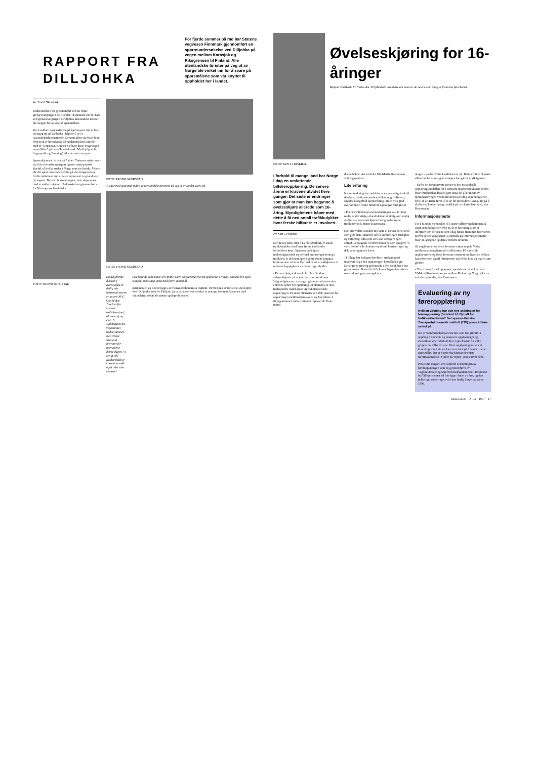RAPPORT FRA DILLJOHKA
For fjerde sommer på rad har Statens vegvesen Finnmark gjennomført en spørreundersøkelse ved Dilljohka på vegen mellom Karasjok og Riksgrensen til Finland. Alle utenlandske turister på veg ut av Norge ble vinket inn for å svare på spørsmålene som var knyttet til oppholdet her i landet.
Av Trond Skorstad
Undersøkelsen ble gjennomført ved en rekke grenseoverganger i hele landet. I Finnmark var det bare ved grenseovergangen i Dilljohka utenlandske turister ble stoppet for å svare på spørsmålene.
For å avklare nasjonaliteten på kjøretøyene tok vi først en kjapp titt på baklukka i håp om å se et nasjonalitetskjennemerke. Dersom bilen var fra et land hvor tysk er hovedspråk ble undersøkelsen innledet med et "Guten tag. Können Sie bitte diese Fragebogen auszufüllen" på beste Tande-P-tysk. Med hjelp av litt fingerspråk og "knoting" gikk det stort sett greit.
Spørreskjemaet i år var på 7 sider. Turistene måtte svare på alt fra hvordan transport og overnatting hadde skjedd, til hvilke steder i Norge som var besøkt. Videre ble det spurt om servicenivået på serveringsstedene, hvilke aktiviteter turistene er interessert i og kvaliteten på vegene. Busser ble også stoppet, men slapp unna med et enklere skjema. Undersøkelsen gjennomføres for Nærings- og handelsde-
FOTO: TROND SKORSTAD
FOTO: TROND SKORSTAD
7 sider med spørsmål måtte de utenlandske turistene på veg ut av landet svare på.
FOTO: TROND SKORSTAD
En avkjølende dukkert i Karasjokka er deilig når lufttemperaturen er nesten 30°C. Ole Reidar Josefsen fra Lakselv trafikkstasjon ( til venstre) og Geir B. Uglebakken fra vegkontoret hadde sammen med Trond Skorstad ansvaret for intervjuene denne dagen. Vi ser at Ole Reidar holdt et korrekt antrekk også i det våte element!
Ikke bare de som kjørte selv måtte svare på spørsmålene om oppholdet i Norge. Bussene ble også stoppet, men slapp unna med færre spørsmål.
partementet, og tilrettelegges av Transportøkonomisk institutt. Overvekten av turistene som kjørte over Dilljohka kom fra Finland, og et paradoks var kanskje at nettopp kommunikasjonen med finlenderne voldte de største språkproblemene.
FOTO: KEN I. FRISKILÆ
Øvelseskjøring for 16-åringer
Magnar Karikoski fra Vadsø Aut. Trafikkskole orienterte om noen av de veiene som i dag er fram mot førerkortet.
I forhold til mange land har Norge i dag en omfattende bilføreropplæring. De senere årene er kravene utvidet flere ganger. Det siste er endringer som gjør at man kan begynne å øvelseskjøre allerede som 16-åring. Myndighetene håper med dette å få ned antall trafikkulykker hvor ferske bilførere er involvert.
Av Ken I. Friskilæ
Den første tiden etter å ha fått førerkort, er antall trafikkulykker med unge førere innblandet forholdsvis høyt. Gjennom en lengere innlæringsperiode og dermed mer mengdetrening i trafikken, er det meningen å gjøre denne gruppen bilførere mer erfaren. Dermed håper myndighetene å redusere hyppigheten av denne type ulykker.
- Det er viktig at den enkelte elev får klare valgmuligheter på veien fram mot førerkortet. Valgmulighetene er mange og kan lett tilpasses den enkeltes behov for opplæring. Et alternativ er den tradisjonelle måten hvor kjøreskolen tar hele opplæringen. Et annet alternativ er å dele ansvaret for opplæringen mellom kjøreskolen og foreldrene. I tillegg kommer andre varianter tilpasset de fleste indivi-
duelle behov, sier veileder Ole-Martin Rasmussen ved vegkontoret.
Lite erfaring
Nyere forskning har avdekket at en vesentlig årsak til den høye ulykkes-utsattheten blant unge bilførere, skyldes mangelfull kjøreerfaring. Til en viss grad overvurderer ferske bilførere også egne ferdigheter.
- For at kvaliteten på øvelseskjøringen skal bli best mulig er det viktig at kandidatene så tidlig som mulig skaffer seg realistisk kjøreerfaring under reelle trafikkforhold, mener Rasmussen.
Han sier videre at målet må være at eleven har et nivå som gjør dem i stand til selv å vurdere egen ferdighet og vurdering, slik at de selv kan korrigere egen adferd. Ledsagerne vil derved kun ha som oppgave "å være brems" eller komme med små korrigeringer og dele erfaring med eleven.
- I tillegg bør ledsager/foreldre i sterkere grad involvere seg i den opplæringen kjøreskolen gir. Dette gir en rimelig god innsikt i hva kandidaten har gjennomgått. Dermed vil de kunne legge den private øvelseskjøringen - mengdetre-
ningen - på det nivået kandidaten er på. Dette vil føre til større sikkerhet for at mengdetreningen foregår på et riktig nivå.
- Ut fra det foran nevnte mener vi den mest ideelle opplæringsmodellen for å redusere ungdomsulykkene er den hvor førerkortkandidaten gjør unna det aller meste av kjøreopplæringen ved kjøreskolen så tidlig som mulig etter fylte 16 år. Dette fører til at de får forholdsvis «lang» tid på å skaffe seg kjøreerfaring i trafikk på et relativt høyt nivå, sier Rasmussen.
Informasjonsmøte
For å få unge mennesker til å starte bilføreropplæringen så snart som mulig etter fylte 16 år er det viktig at de er informert om de veiene som i dag finnes fram mot førerkortet. Derfor satser vegvesenet i Finnmark på informasjonsmøter hvor 16-åringene og deres foreldre inviteres.
42 ungdommer og deres foresatte møtte opp da Vadsø trafikkstasjon inviterte til et slikt møte. På møtet ble ungdommene og deres foresatte orientert om hvordan de best kan forberede seg til førerprøven og hvilke krav og regler som gjelder.
- Vi er fornøyd med oppmøtet, spesielt når vi tenker på at VM-kvalifiseringskampen mellom Finland og Norge gikk av stabelen samtidig, sier Rasmussen.
Evaluering av ny føreropplæring
Hvilken virkning har den nye ordningen for føreropplæring (førerkort kl. B) hatt for trafikksikkerheten? Det spørsmålet skal Transportøkonomisk institutt (TØI) prøve å finne svaret på.
Det er Samferdselsdepartementet som har gitt TØI i oppdrag å innhente og analysere opplysninger og statistikker om trafikkulykker, kjørelengde for ulike grupper av bilførere osv. Disse opplysningene kan gi kunnskap som i sin tur kan være med på å besvare dette spørsmålet. Det er Samferdselsdepartementets informasjonsblad "Sikker på vegen" som skriver dette.
Prosjektet inngår i den samlede evalueringen av føreropplæringen som nå gjennomføres av Vegdirektoratet og Samferdselsdepartementet. Resultatet fra TØI-prosjektet vil foreligge i løpet av året, og den helhetlige vurderingen vil være ferdig i løpet av våren 1998.
REFLEXEN – NR 3 – 1997 17